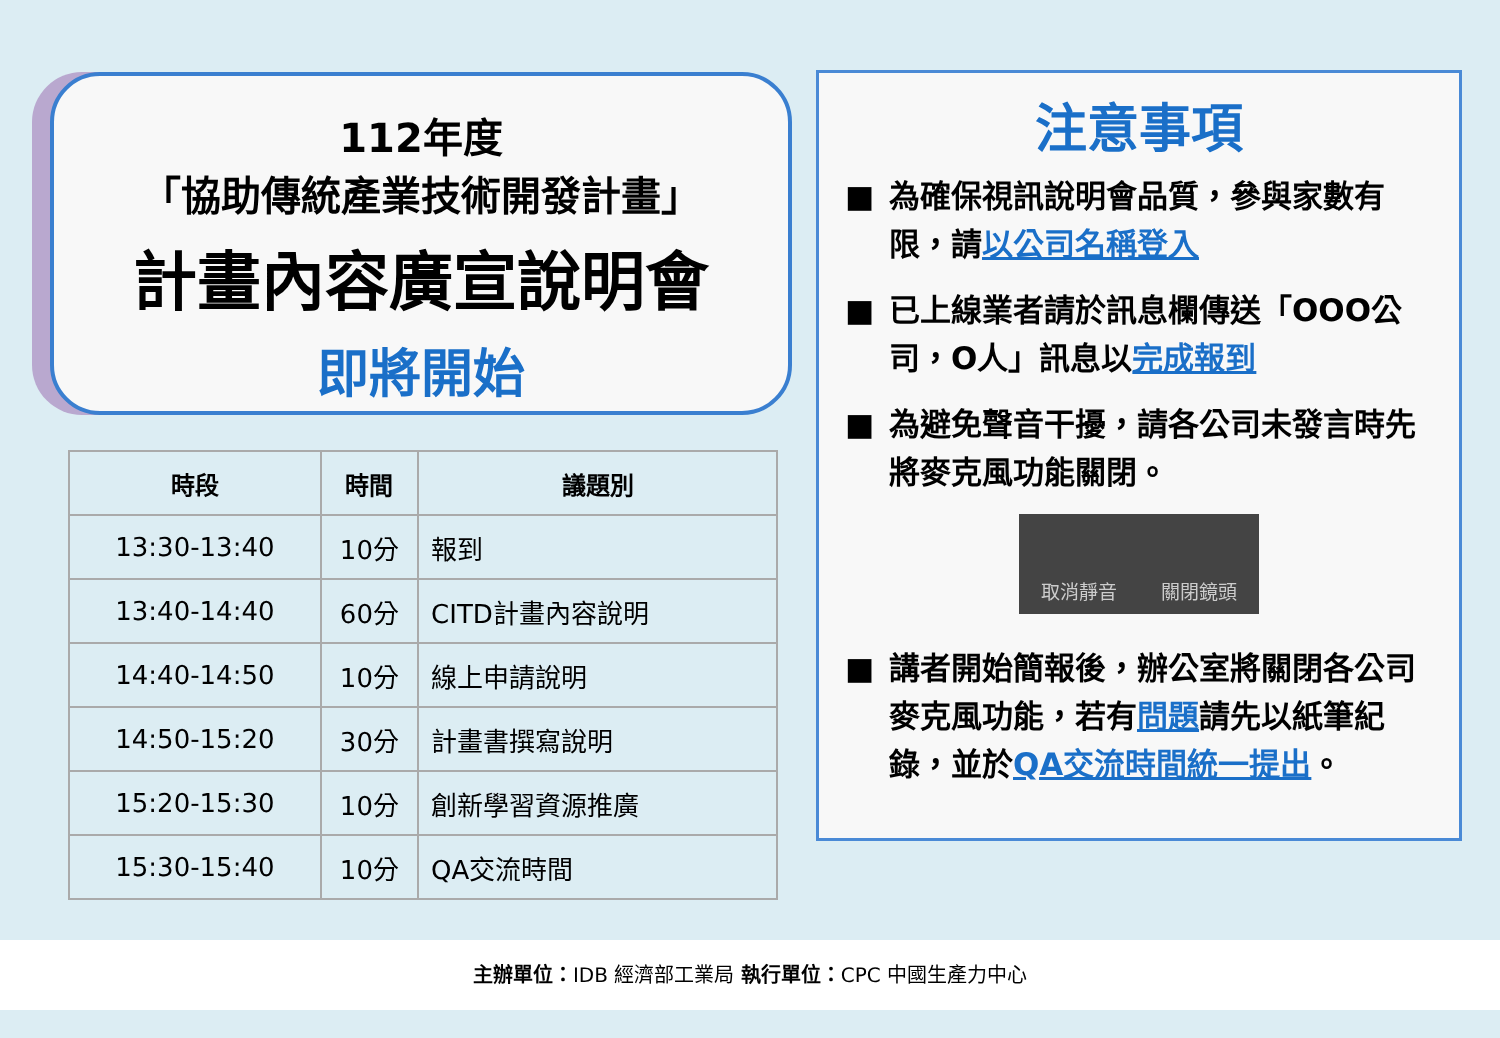112年度
「協助傳統產業技術開發計畫」
計畫內容廣宣說明會
即將開始
| 時段 | 時間 | 議題別 |
| --- | --- | --- |
| 13:30-13:40 | 10分 | 報到 |
| 13:40-14:40 | 60分 | CITD計畫內容說明 |
| 14:40-14:50 | 10分 | 線上申請說明 |
| 14:50-15:20 | 30分 | 計畫書撰寫說明 |
| 15:20-15:30 | 10分 | 創新學習資源推廣 |
| 15:30-15:40 | 10分 | QA交流時間 |
注意事項
■ 為確保視訊說明會品質，參與家數有限，請以公司名稱登入
■ 已上線業者請於訊息欄傳送「OOO公司，O人」訊息以完成報到
■ 為避免聲音干擾，請各公司未發言時先將麥克風功能關閉。
取消靜音 關閉鏡頭
■ 講者開始簡報後，辦公室將關閉各公司麥克風功能，若有問題請先以紙筆紀錄，並於QA交流時間統一提出。
主辦單位：IDB 經濟部工業局 執行單位：CPC 中國生產力中心